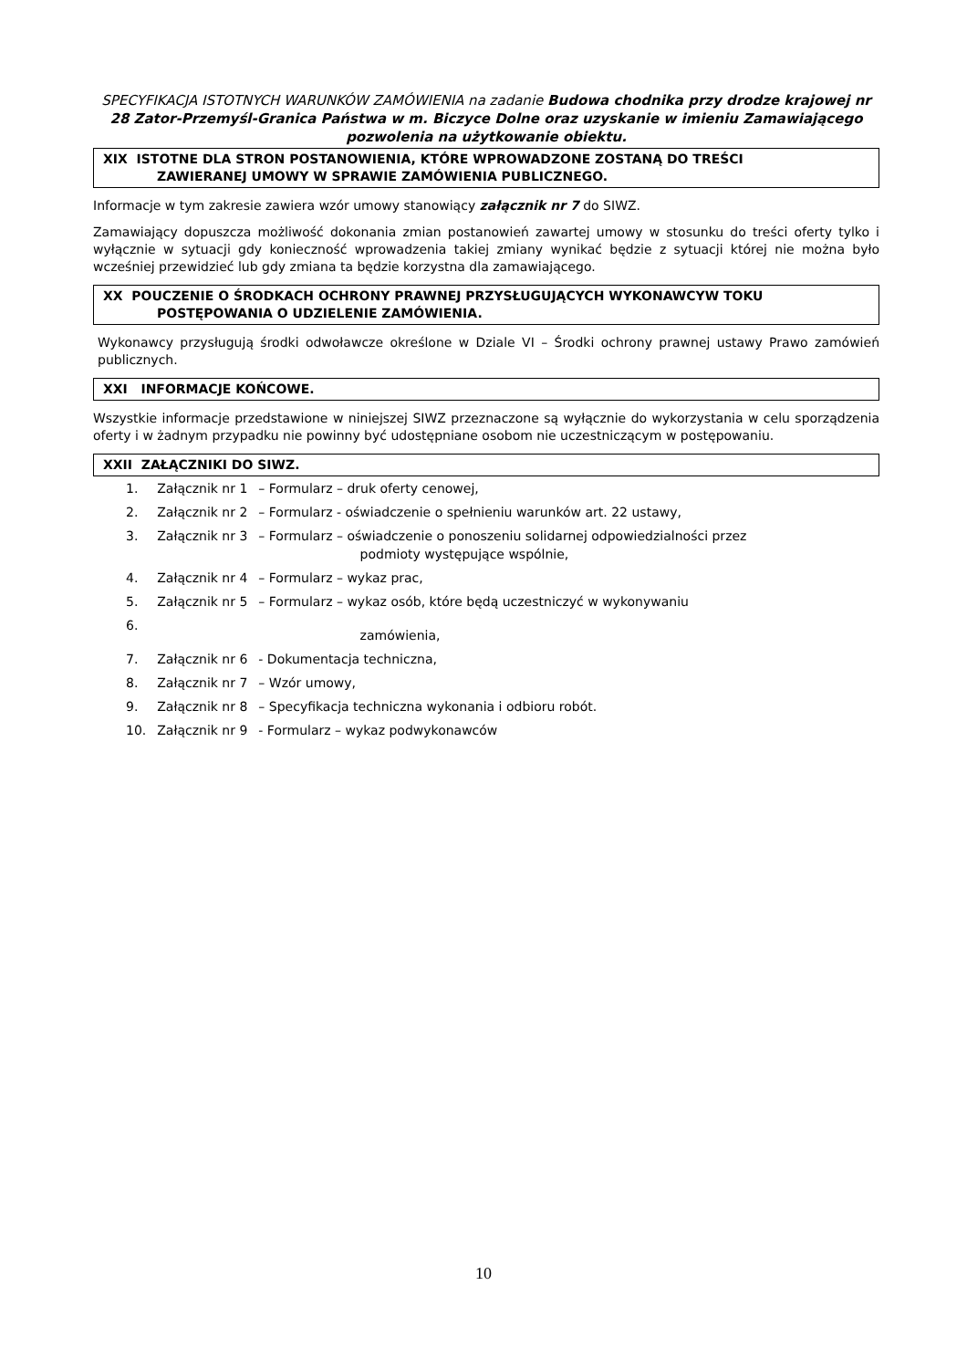SPECYFIKACJA ISTOTNYCH WARUNKÓW ZAMÓWIENIA na zadanie Budowa chodnika przy drodze krajowej nr 28 Zator-Przemyśl-Granica Państwa w m. Biczyce Dolne oraz uzyskanie w imieniu Zamawiającego pozwolenia na użytkowanie obiektu.
XIX ISTOTNE DLA STRON POSTANOWIENIA, KTÓRE WPROWADZONE ZOSTANĄ DO TREŚCI
ZAWIERANEJ UMOWY W SPRAWIE ZAMÓWIENIA PUBLICZNEGO.
Informacje w tym zakresie zawiera wzór umowy stanowiący załącznik nr 7 do SIWZ.
Zamawiający dopuszcza możliwość dokonania zmian postanowień zawartej umowy w stosunku do treści oferty tylko i wyłącznie w sytuacji gdy konieczność wprowadzenia takiej zmiany wynikać będzie z sytuacji której nie można było wcześniej przewidzieć lub gdy zmiana ta będzie korzystna dla zamawiającego.
XX POUCZENIE O ŚRODKACH OCHRONY PRAWNEJ PRZYSŁUGUJĄCYCH WYKONAWCYW TOKU
POSTĘPOWANIA O UDZIELENIE ZAMÓWIENIA.
Wykonawcy przysługują środki odwoławcze określone w Dziale VI – Środki ochrony prawnej ustawy Prawo zamówień publicznych.
XXI INFORMACJE KOŃCOWE.
Wszystkie informacje przedstawione w niniejszej SIWZ przeznaczone są wyłącznie do wykorzystania w celu sporządzenia oferty i w żadnym przypadku nie powinny być udostępniane osobom nie uczestniczącym w postępowaniu.
XXII ZAŁĄCZNIKI DO SIWZ.
| 1. | Załącznik nr 1 | – Formularz – druk oferty cenowej, |
| 2. | Załącznik nr 2 | – Formularz - oświadczenie o spełnieniu warunków art. 22 ustawy, |
| 3. | Załącznik nr 3 | – Formularz – oświadczenie o ponoszeniu solidarnej odpowiedzialności przez podmioty występujące wspólnie, |
| 4. | Załącznik nr 4 | – Formularz – wykaz prac, |
| 5. | Załącznik nr 5 | – Formularz – wykaz osób, które będą uczestniczyć w wykonywaniu |
| 6. | | zamówienia, |
| 7. | Załącznik nr 6 | - Dokumentacja techniczna, |
| 8. | Załącznik nr 7 | – Wzór umowy, |
| 9. | Załącznik nr 8 | – Specyfikacja techniczna wykonania i odbioru robót. |
| 10. | Załącznik nr 9 | - Formularz – wykaz podwykonawców |
10